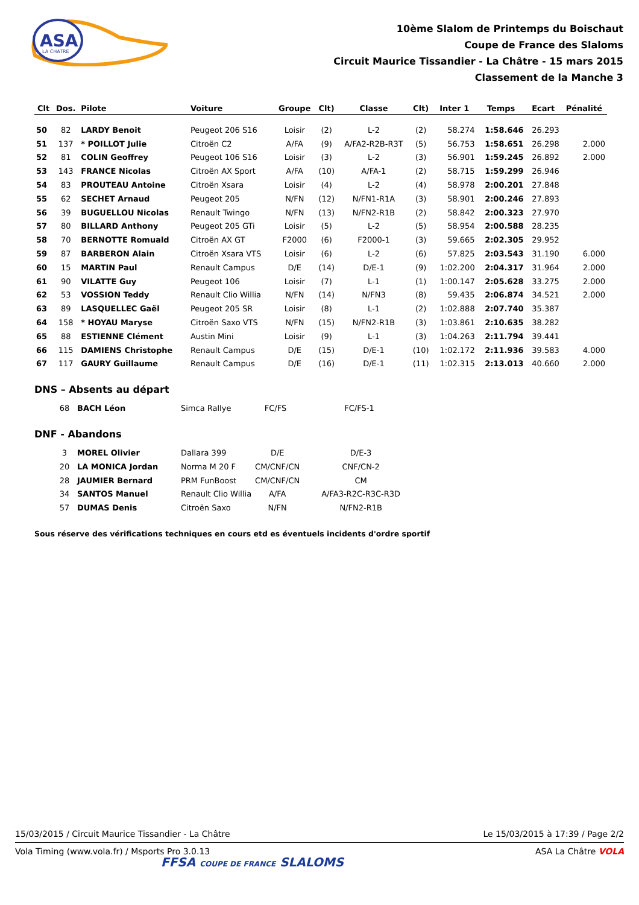ASA
LA CHATRE
10ème Slalom de Printemps du Boischaut
Coupe de France des Slaloms
Circuit Maurice Tissandier - La Châtre - 15 mars 2015
Classement de la Manche 3
| Clt | Dos. | Pilote | Voiture | Groupe | Clt) | Classe | Clt) | Inter 1 | Temps | Ecart | Pénalité |
| --- | --- | --- | --- | --- | --- | --- | --- | --- | --- | --- | --- |
| 50 | 82 | LARDY Benoit | Peugeot 206 S16 | Loisir | (2) | L-2 | (2) | 58.274 | 1:58.646 | 26.293 | |
| 51 | 137 | * POILLOT Julie | Citroën C2 | A/FA | (9) | A/FA2-R2B-R3T | (5) | 56.753 | 1:58.651 | 26.298 | 2.000 |
| 52 | 81 | COLIN Geoffrey | Peugeot 106 S16 | Loisir | (3) | L-2 | (3) | 56.901 | 1:59.245 | 26.892 | 2.000 |
| 53 | 143 | FRANCE Nicolas | Citroën AX Sport | A/FA | (10) | A/FA-1 | (2) | 58.715 | 1:59.299 | 26.946 | |
| 54 | 83 | PROUTEAU Antoine | Citroën Xsara | Loisir | (4) | L-2 | (4) | 58.978 | 2:00.201 | 27.848 | |
| 55 | 62 | SECHET Arnaud | Peugeot 205 | N/FN | (12) | N/FN1-R1A | (3) | 58.901 | 2:00.246 | 27.893 | |
| 56 | 39 | BUGUELLOU Nicolas | Renault Twingo | N/FN | (13) | N/FN2-R1B | (2) | 58.842 | 2:00.323 | 27.970 | |
| 57 | 80 | BILLARD Anthony | Peugeot 205 GTi | Loisir | (5) | L-2 | (5) | 58.954 | 2:00.588 | 28.235 | |
| 58 | 70 | BERNOTTE Romuald | Citroën AX GT | F2000 | (6) | F2000-1 | (3) | 59.665 | 2:02.305 | 29.952 | |
| 59 | 87 | BARBERON Alain | Citroën Xsara VTS | Loisir | (6) | L-2 | (6) | 57.825 | 2:03.543 | 31.190 | 6.000 |
| 60 | 15 | MARTIN Paul | Renault Campus | D/E | (14) | D/E-1 | (9) | 1:02.200 | 2:04.317 | 31.964 | 2.000 |
| 61 | 90 | VILATTE Guy | Peugeot 106 | Loisir | (7) | L-1 | (1) | 1:00.147 | 2:05.628 | 33.275 | 2.000 |
| 62 | 53 | VOSSION Teddy | Renault Clio Willia | N/FN | (14) | N/FN3 | (8) | 59.435 | 2:06.874 | 34.521 | 2.000 |
| 63 | 89 | LASQUELLEC Gaël | Peugeot 205 SR | Loisir | (8) | L-1 | (2) | 1:02.888 | 2:07.740 | 35.387 | |
| 64 | 158 | * HOYAU Maryse | Citroën Saxo VTS | N/FN | (15) | N/FN2-R1B | (3) | 1:03.861 | 2:10.635 | 38.282 | |
| 65 | 88 | ESTIENNE Clément | Austin Mini | Loisir | (9) | L-1 | (3) | 1:04.263 | 2:11.794 | 39.441 | |
| 66 | 115 | DAMIENS Christophe | Renault Campus | D/E | (15) | D/E-1 | (10) | 1:02.172 | 2:11.936 | 39.583 | 4.000 |
| 67 | 117 | GAURY Guillaume | Renault Campus | D/E | (16) | D/E-1 | (11) | 1:02.315 | 2:13.013 | 40.660 | 2.000 |
DNS – Absents au départ
| | 68 | BACH Léon | Simca Rallye | FC/FS | FC/FS-1 |
DNF - Abandons
| | 3 | MOREL Olivier | Dallara 399 | D/E | D/E-3 |
| | 20 | LA MONICA Jordan | Norma M 20 F | CM/CNF/CN | CNF/CN-2 |
| | 28 | JAUMIER Bernard | PRM FunBoost | CM/CNF/CN | CM |
| | 34 | SANTOS Manuel | Renault Clio Willia | A/FA | A/FA3-R2C-R3C-R3D |
| | 57 | DUMAS Denis | Citroën Saxo | N/FN | N/FN2-R1B |
Sous réserve des vérifications techniques en cours etd es éventuels incidents d'ordre sportif
15/03/2015 / Circuit Maurice Tissandier - La Châtre Le 15/03/2015 à 17:39 / Page 2/2
Vola Timing (www.vola.fr) / Msports Pro 3.0.13 ASA La Châtre VOLA
FFSA COUPE DE FRANCE SLALOMS